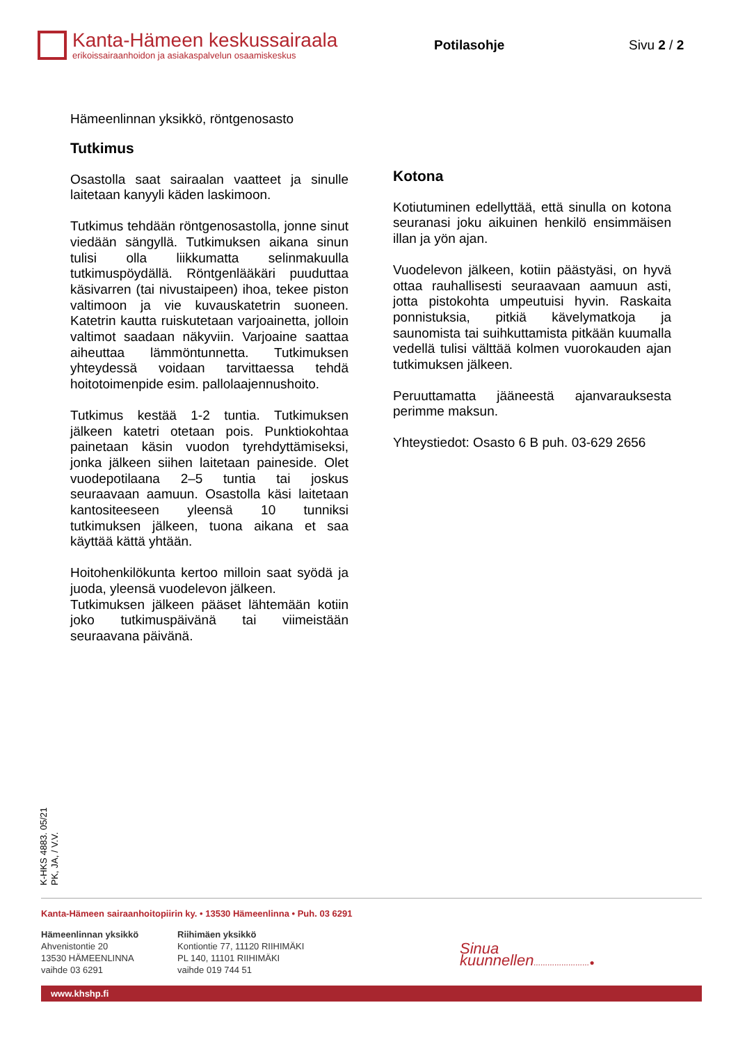Kanta-Hämeen keskussairaala
erikoissairaanhoidon ja asiakaspalvelun osaamiskeskus
Potilasohje Sivu 2 / 2
Hämeenlinnan yksikkö, röntgenosasto
Tutkimus
Osastolla saat sairaalan vaatteet ja sinulle laitetaan kanyyli käden laskimoon.
Tutkimus tehdään röntgenosastolla, jonne sinut viedään sängyllä. Tutkimuksen aikana sinun tulisi olla liikkumatta selinmakuulla tutkimuspöydällä. Röntgenlääkäri puuduttaa käsivarren (tai nivustaipeen) ihoa, tekee piston valtimoon ja vie kuvauskatetrin suoneen. Katetrin kautta ruiskutetaan varjoainetta, jolloin valtimot saadaan näkyviin. Varjoaine saattaa aiheuttaa lämmöntunnetta. Tutkimuksen yhteydessä voidaan tarvittaessa tehdä hoitotoimenpide esim. pallolaajennushoito.
Tutkimus kestää 1-2 tuntia. Tutkimuksen jälkeen katetri otetaan pois. Punktiokohtaa painetaan käsin vuodon tyrehdyttämiseksi, jonka jälkeen siihen laitetaan paineside. Olet vuodepotilaana 2–5 tuntia tai joskus seuraavaan aamuun. Osastolla käsi laitetaan kantositeeseen yleensä 10 tunniksi tutkimuksen jälkeen, tuona aikana et saa käyttää kättä yhtään.
Hoitohenkilökunta kertoo milloin saat syödä ja juoda, yleensä vuodelevon jälkeen.
Tutkimuksen jälkeen pääset lähtemään kotiin joko tutkimuspäivänä tai viimeistään seuraavana päivänä.
Kotona
Kotiutuminen edellyttää, että sinulla on kotona seuranasi joku aikuinen henkilö ensimmäisen illan ja yön ajan.
Vuodelevon jälkeen, kotiin päästyäsi, on hyvä ottaa rauhallisesti seuraavaan aamuun asti, jotta pistokohta umpeutuisi hyvin. Raskaita ponnistuksia, pitkiä kävelymatkoja ja saunomista tai suihkuttamista pitkään kuumalla vedellä tulisi välttää kolmen vuorokauden ajan tutkimuksen jälkeen.
Peruuttamatta jääneestä ajanvarauksesta perimme maksun.
Yhteystiedot: Osasto 6 B puh. 03-629 2656
K-HKS 4883. 05/21
PK, JA, / V.V.
Kanta-Hämeen sairaanhoitopiirin ky. • 13530 Hämeenlinna • Puh. 03 6291
Hämeenlinnan yksikkö
Ahvenistontie 20
13530 HÄMEENLINNA
vaihde 03 6291
Riihimäen yksikkö
Kontiontie 77, 11120 RIIHIMÄKI
PL 140, 11101 RIIHIMÄKI
vaihde 019 744 51
Sinua kuunnellen........................●
www.khshp.fi